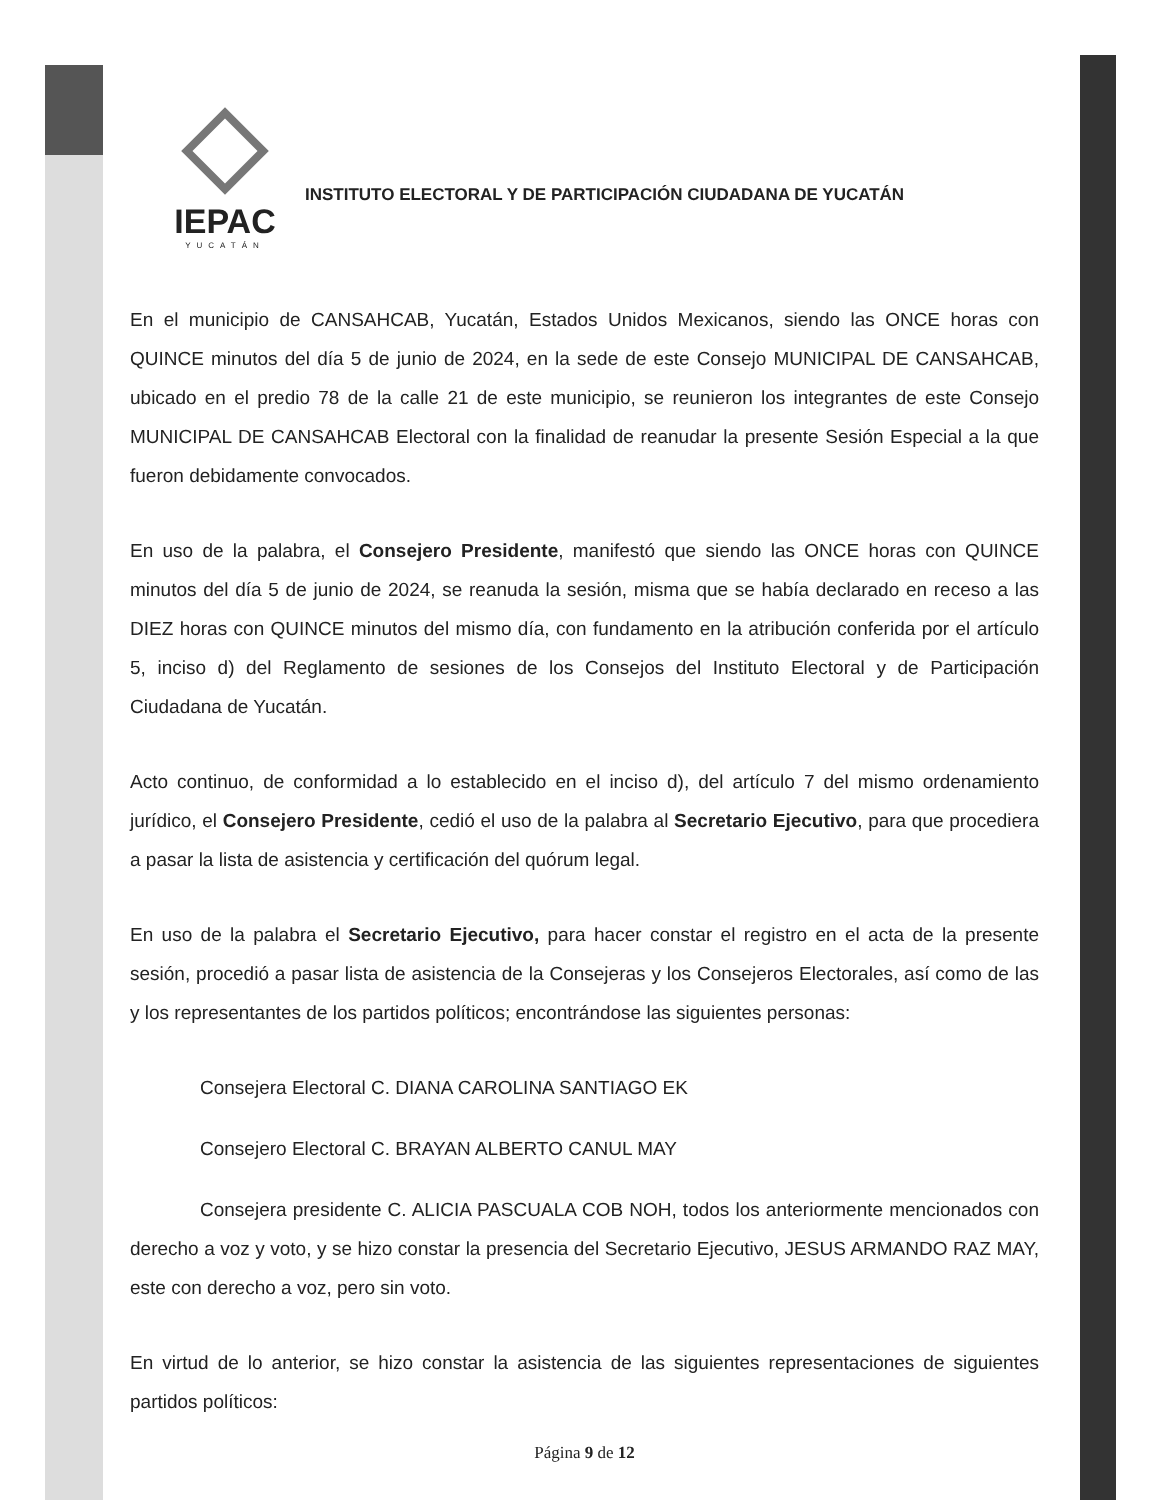IEPAC
YUCATÁN
INSTITUTO ELECTORAL Y DE PARTICIPACIÓN CIUDADANA DE YUCATÁN
En el municipio de CANSAHCAB, Yucatán, Estados Unidos Mexicanos, siendo las ONCE horas con QUINCE minutos del día 5 de junio de 2024, en la sede de este Consejo MUNICIPAL DE CANSAHCAB, ubicado en el predio 78 de la calle 21 de este municipio, se reunieron los integrantes de este Consejo MUNICIPAL DE CANSAHCAB Electoral con la finalidad de reanudar la presente Sesión Especial a la que fueron debidamente convocados.
En uso de la palabra, el Consejero Presidente, manifestó que siendo las ONCE horas con QUINCE minutos del día 5 de junio de 2024, se reanuda la sesión, misma que se había declarado en receso a las DIEZ horas con QUINCE minutos del mismo día, con fundamento en la atribución conferida por el artículo 5, inciso d) del Reglamento de sesiones de los Consejos del Instituto Electoral y de Participación Ciudadana de Yucatán.
Acto continuo, de conformidad a lo establecido en el inciso d), del artículo 7 del mismo ordenamiento jurídico, el Consejero Presidente, cedió el uso de la palabra al Secretario Ejecutivo, para que procediera a pasar la lista de asistencia y certificación del quórum legal.
En uso de la palabra el Secretario Ejecutivo, para hacer constar el registro en el acta de la presente sesión, procedió a pasar lista de asistencia de la Consejeras y los Consejeros Electorales, así como de las y los representantes de los partidos políticos; encontrándose las siguientes personas:
Consejera Electoral C. DIANA CAROLINA SANTIAGO EK
Consejero Electoral C. BRAYAN ALBERTO CANUL MAY
Consejera presidente C. ALICIA PASCUALA COB NOH, todos los anteriormente mencionados con derecho a voz y voto, y se hizo constar la presencia del Secretario Ejecutivo, JESUS ARMANDO RAZ MAY, este con derecho a voz, pero sin voto.
En virtud de lo anterior, se hizo constar la asistencia de las siguientes representaciones de siguientes partidos políticos:
Página 9 de 12